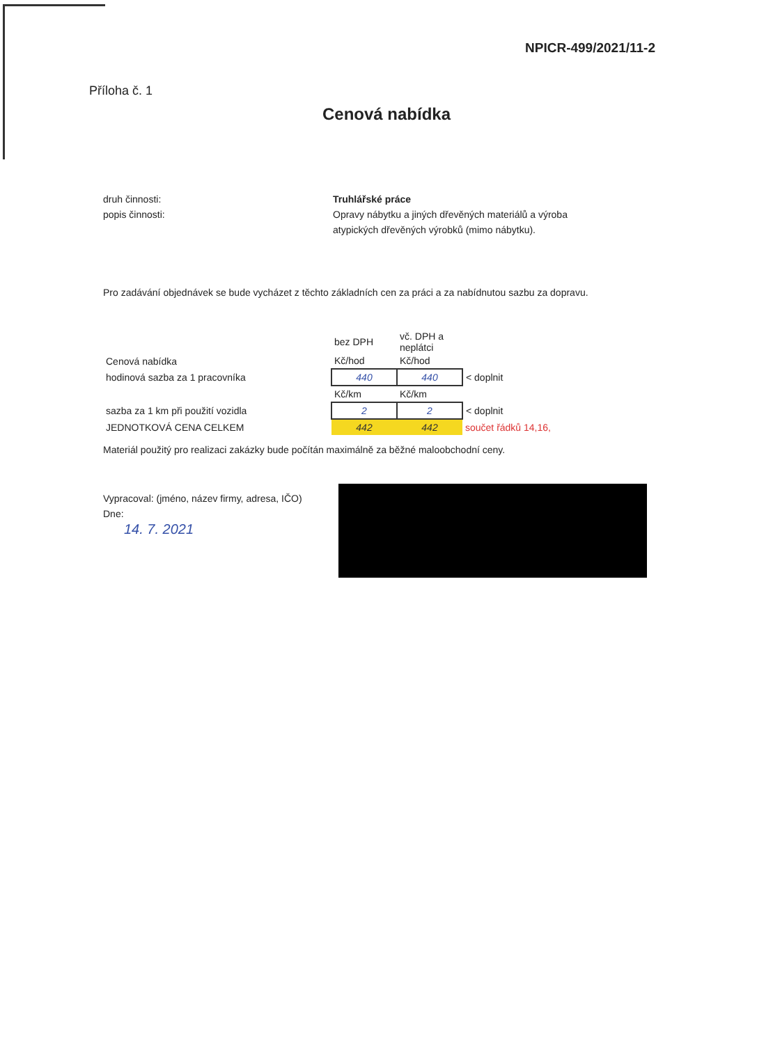NPICR-499/2021/11-2
Příloha č. 1
Cenová nabídka
druh činnosti:
popis činnosti:
Truhlářské práce
Opravy nábytku a jiných dřevěných materiálů a výroba atypických dřevěných výrobků (mimo nábytku).
Pro zadávání objednávek se bude vycházet z těchto základních cen za práci a za nabídnutou sazbu za dopravu.
| | bez DPH | vč. DPH a neplátci | |
| Cenová nabídka | Kč/hod | Kč/hod | |
| hodinová sazba za 1 pracovníka | 440 | 440 | < doplnit |
| | Kč/km | Kč/km | |
| sazba za 1 km při použití vozidla | 2 | 2 | < doplnit |
| JEDNOTKOVÁ CENA CELKEM | 442 | 442 | součet řádků 14,16, |
Materiál použitý pro realizaci zakázky bude počítán maximálně za běžné maloobchodní ceny.
Vypracoval: (jméno, název firmy, adresa, IČO)
Dne:
14. 7. 2021